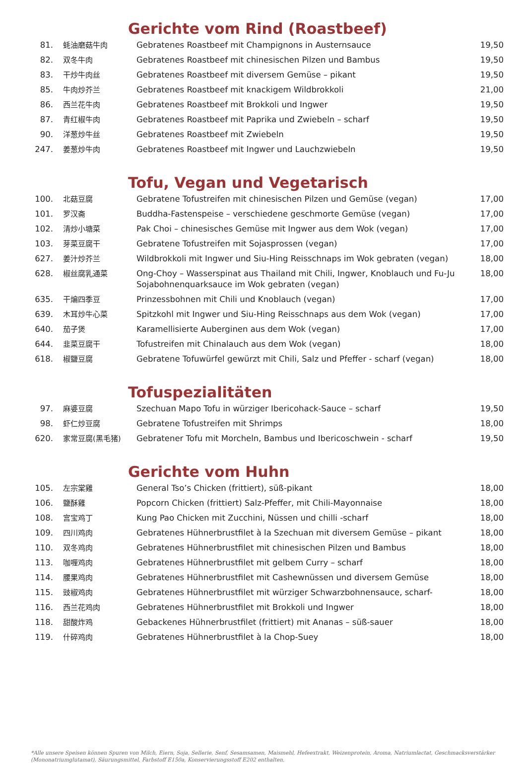Gerichte vom Rind (Roastbeef)
| 81. | 蚝油磨菇牛肉 | Gebratenes Roastbeef mit Champignons in Austernsauce | 19,50 |
| 82. | 双冬牛肉 | Gebratenes Roastbeef mit chinesischen Pilzen und Bambus | 19,50 |
| 83. | 干炒牛肉丝 | Gebratenes Roastbeef mit diversem Gemüse – pikant | 19,50 |
| 85. | 牛肉炒芥兰 | Gebratenes Roastbeef mit knackigem Wildbrokkoli | 21,00 |
| 86. | 西兰花牛肉 | Gebratenes Roastbeef mit Brokkoli und Ingwer | 19,50 |
| 87. | 青红椒牛肉 | Gebratenes Roastbeef mit Paprika und Zwiebeln – scharf | 19,50 |
| 90. | 洋葱炒牛丝 | Gebratenes Roastbeef mit Zwiebeln | 19,50 |
| 247. | 姜葱炒牛肉 | Gebratenes Roastbeef mit Ingwer und Lauchzwiebeln | 19,50 |
Tofu, Vegan und Vegetarisch
| 100. | 北菇豆腐 | Gebratene Tofustreifen mit chinesischen Pilzen und Gemüse (vegan) | 17,00 |
| 101. | 罗汉斋 | Buddha-Fastenspeise – verschiedene geschmorte Gemüse (vegan) | 17,00 |
| 102. | 清炒小塘菜 | Pak Choi – chinesisches Gemüse mit Ingwer aus dem Wok (vegan) | 17,00 |
| 103. | 芽菜豆腐干 | Gebratene Tofustreifen mit Sojasprossen (vegan) | 17,00 |
| 627. | 姜汁炒芥兰 | Wildbrokkoli mit Ingwer und Siu-Hing Reisschnaps im Wok gebraten (vegan) | 18,00 |
| 628. | 椒丝腐乳通菜 | Ong-Choy – Wasserspinat aus Thailand mit Chili, Ingwer, Knoblauch und Fu-Ju Sojabohnenquarksauce im Wok gebraten (vegan) | 18,00 |
| 635. | 干煸四季豆 | Prinzessbohnen mit Chili und Knoblauch (vegan) | 17,00 |
| 639. | 木耳炒牛心菜 | Spitzkohl mit Ingwer und Siu-Hing Reisschnaps aus dem Wok (vegan) | 17,00 |
| 640. | 茄子煲 | Karamellisierte Auberginen aus dem Wok (vegan) | 17,00 |
| 644. | 韭菜豆腐干 | Tofustreifen mit Chinalauch aus dem Wok (vegan) | 18,00 |
| 618. | 椒鹽豆腐 | Gebratene Tofuwürfel gewürzt mit Chili, Salz und Pfeffer - scharf (vegan) | 18,00 |
Tofuspezialitäten
| 97. | 麻婆豆腐 | Szechuan Mapo Tofu in würziger Ibericohack-Sauce – scharf | 19,50 |
| 98. | 虾仁炒豆腐 | Gebratene Tofustreifen mit Shrimps | 18,00 |
| 620. | 家常豆腐(黑毛猪) | Gebratener Tofu mit Morcheln, Bambus und Ibericoschwein - scharf | 19,50 |
Gerichte vom Huhn
| 105. | 左宗棠雞 | General Tso’s Chicken (frittiert), süß-pikant | 18,00 |
| 106. | 鹽酥雞 | Popcorn Chicken (frittiert) Salz-Pfeffer, mit Chili-Mayonnaise | 18,00 |
| 108. | 宫宝鸡丁 | Kung Pao Chicken mit Zucchini, Nüssen und chilli -scharf | 18,00 |
| 109. | 四川鸡肉 | Gebratenes Hühnerbrustfilet à la Szechuan mit diversem Gemüse – pikant | 18,00 |
| 110. | 双冬鸡肉 | Gebratenes Hühnerbrustfilet mit chinesischen Pilzen und Bambus | 18,00 |
| 113. | 咖喱鸡肉 | Gebratenes Hühnerbrustfilet mit gelbem Curry – scharf | 18,00 |
| 114. | 腰果鸡肉 | Gebratenes Hühnerbrustfilet mit Cashewnüssen und diversem Gemüse | 18,00 |
| 115. | 豉椒鸡肉 | Gebratenes Hühnerbrustfilet mit würziger Schwarzbohnensauce, scharf- | 18,00 |
| 116. | 西兰花鸡肉 | Gebratenes Hühnerbrustfilet mit Brokkoli und Ingwer | 18,00 |
| 118. | 甜酸炸鸡 | Gebackenes Hühnerbrustfilet (frittiert) mit Ananas – süß-sauer | 18,00 |
| 119. | 什碎鸡肉 | Gebratenes Hühnerbrustfilet à la Chop-Suey | 18,00 |
*Alle unsere Speisen können Spuren von Milch, Eiern, Soja, Sellerie, Senf, Sesamsamen, Maismehl, Hefeextrakt, Weizenprotein, Aroma, Natriumlactat, Geschmacksverstärker (Mononatriumglutamat), Säurungsmittel, Farbstoff E150a, Konservierungsstoff E202 enthalten.